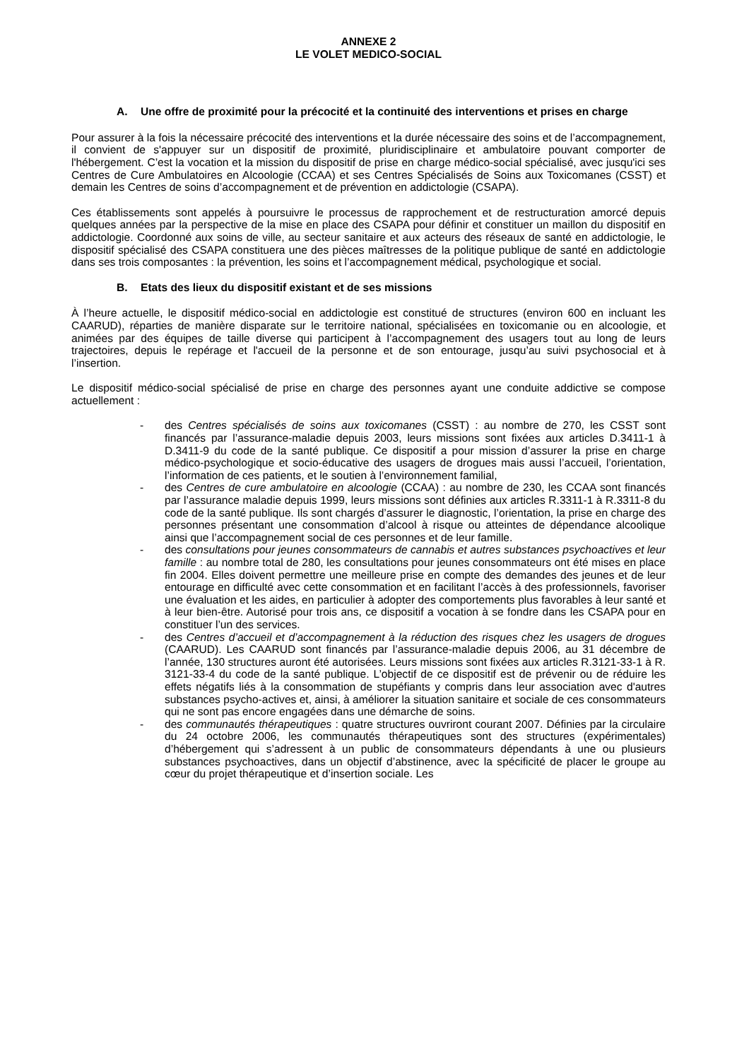ANNEXE 2
LE VOLET MEDICO-SOCIAL
A. Une offre de proximité pour la précocité et la continuité des interventions et prises en charge
Pour assurer à la fois la nécessaire précocité des interventions et la durée nécessaire des soins et de l’accompagnement, il convient de s'appuyer sur un dispositif de proximité, pluridisciplinaire et ambulatoire pouvant comporter de l'hébergement. C’est la vocation et la mission du dispositif de prise en charge médico-social spécialisé, avec jusqu'ici ses Centres de Cure Ambulatoires en Alcoologie (CCAA) et ses Centres Spécialisés de Soins aux Toxicomanes (CSST) et demain les Centres de soins d’accompagnement et de prévention en addictologie (CSAPA).
Ces établissements sont appelés à poursuivre le processus de rapprochement et de restructuration amorcé depuis quelques années par la perspective de la mise en place des CSAPA pour définir et constituer un maillon du dispositif en addictologie. Coordonné aux soins de ville, au secteur sanitaire et aux acteurs des réseaux de santé en addictologie, le dispositif spécialisé des CSAPA constituera une des pièces maîtresses de la politique publique de santé en addictologie dans ses trois composantes : la prévention, les soins et l’accompagnement médical, psychologique et social.
B. Etats des lieux du dispositif existant et de ses missions
À l’heure actuelle, le dispositif médico-social en addictologie est constitué de structures (environ 600 en incluant les CAARUD), réparties de manière disparate sur le territoire national, spécialisées en toxicomanie ou en alcoologie, et animées par des équipes de taille diverse qui participent à l’accompagnement des usagers tout au long de leurs trajectoires, depuis le repérage et l'accueil de la personne et de son entourage, jusqu’au suivi psychosocial et à l’insertion.
Le dispositif médico-social spécialisé de prise en charge des personnes ayant une conduite addictive se compose actuellement :
- des Centres spécialisés de soins aux toxicomanes (CSST) : au nombre de 270, les CSST sont financés par l’assurance-maladie depuis 2003, leurs missions sont fixées aux articles D.3411-1 à D.3411-9 du code de la santé publique. Ce dispositif a pour mission d’assurer la prise en charge médico-psychologique et socio-éducative des usagers de drogues mais aussi l’accueil, l’orientation, l’information de ces patients, et le soutien à l’environnement familial,
- des Centres de cure ambulatoire en alcoologie (CCAA) : au nombre de 230, les CCAA sont financés par l’assurance maladie depuis 1999, leurs missions sont définies aux articles R.3311-1 à R.3311-8 du code de la santé publique. Ils sont chargés d’assurer le diagnostic, l’orientation, la prise en charge des personnes présentant une consommation d’alcool à risque ou atteintes de dépendance alcoolique ainsi que l’accompagnement social de ces personnes et de leur famille.
- des consultations pour jeunes consommateurs de cannabis et autres substances psychoactives et leur famille : au nombre total de 280, les consultations pour jeunes consommateurs ont été mises en place fin 2004. Elles doivent permettre une meilleure prise en compte des demandes des jeunes et de leur entourage en difficulté avec cette consommation et en facilitant l’accès à des professionnels, favoriser une évaluation et les aides, en particulier à adopter des comportements plus favorables à leur santé et à leur bien-être. Autorisé pour trois ans, ce dispositif a vocation à se fondre dans les CSAPA pour en constituer l’un des services.
- des Centres d’accueil et d’accompagnement à la réduction des risques chez les usagers de drogues (CAARUD). Les CAARUD sont financés par l’assurance-maladie depuis 2006, au 31 décembre de l’année, 130 structures auront été autorisées. Leurs missions sont fixées aux articles R.3121-33-1 à R. 3121-33-4 du code de la santé publique. L’objectif de ce dispositif est de prévenir ou de réduire les effets négatifs liés à la consommation de stupéfiants y compris dans leur association avec d'autres substances psycho-actives et, ainsi, à améliorer la situation sanitaire et sociale de ces consommateurs qui ne sont pas encore engagées dans une démarche de soins.
- des communautés thérapeutiques : quatre structures ouvriront courant 2007. Définies par la circulaire du 24 octobre 2006, les communautés thérapeutiques sont des structures (expérimentales) d’hébergement qui s’adressent à un public de consommateurs dépendants à une ou plusieurs substances psychoactives, dans un objectif d’abstinence, avec la spécificité de placer le groupe au cœur du projet thérapeutique et d’insertion sociale. Les